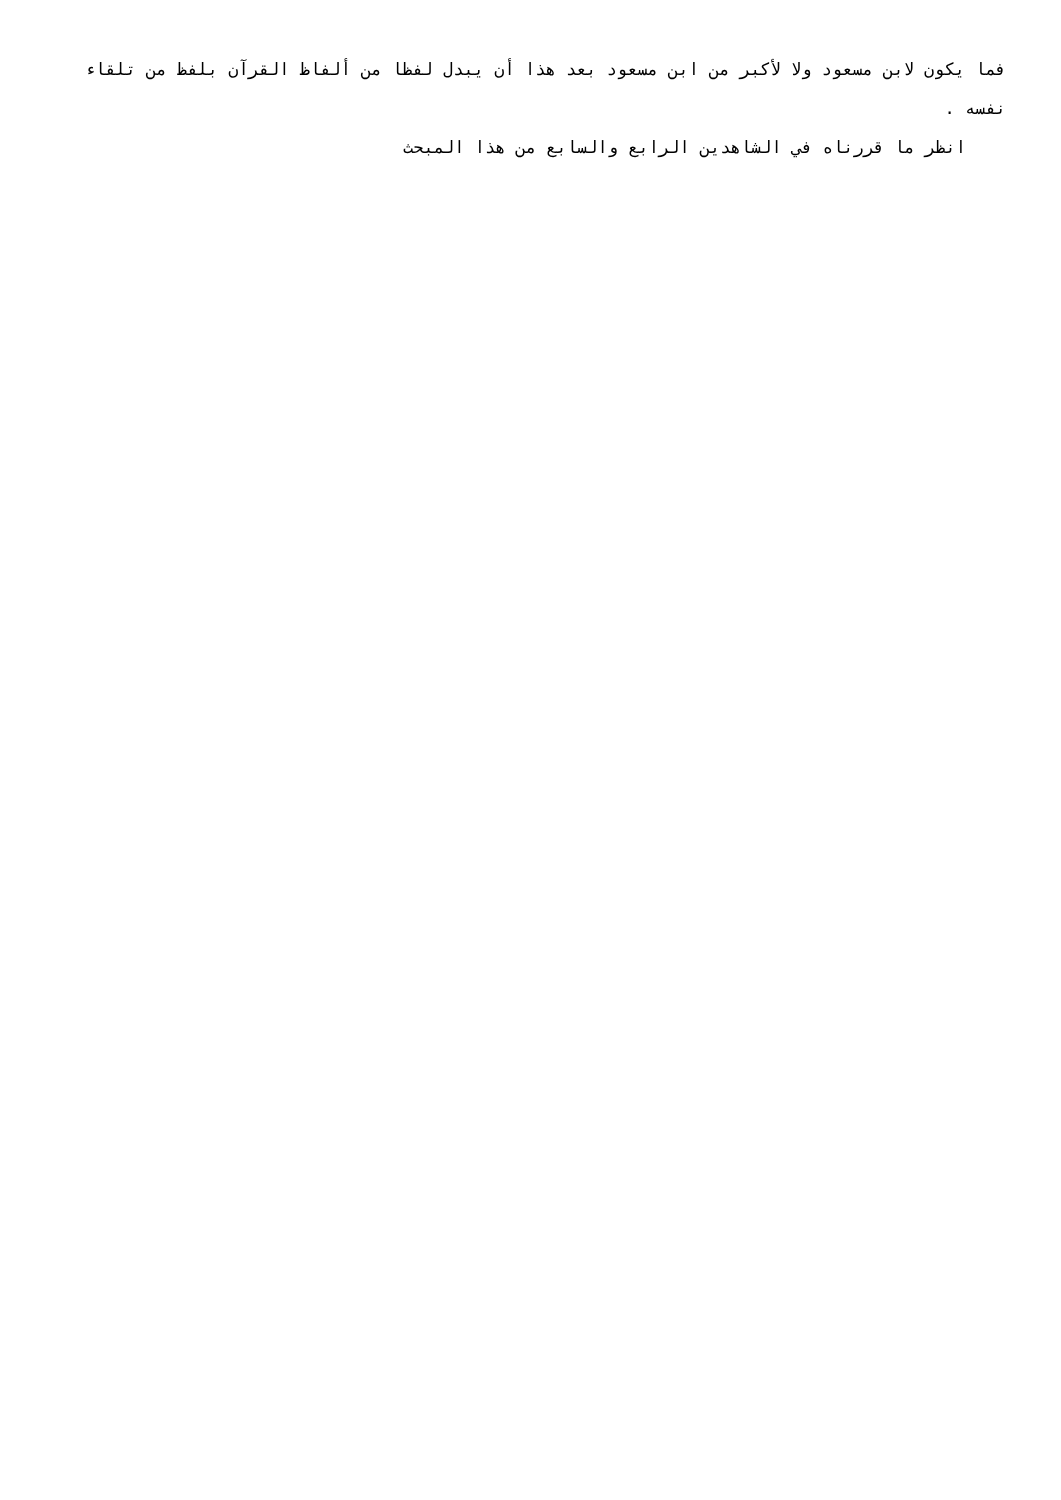فما يكون لابن مسعود ولا لأكبر من ابن مسعود بعد هذا أن يبدل لفظا من ألفاظ القرآن بلفظ من تلقاء نفسه .
انظر ما قررناه في الشاهدين الرابع والسابع من هذا المبحث